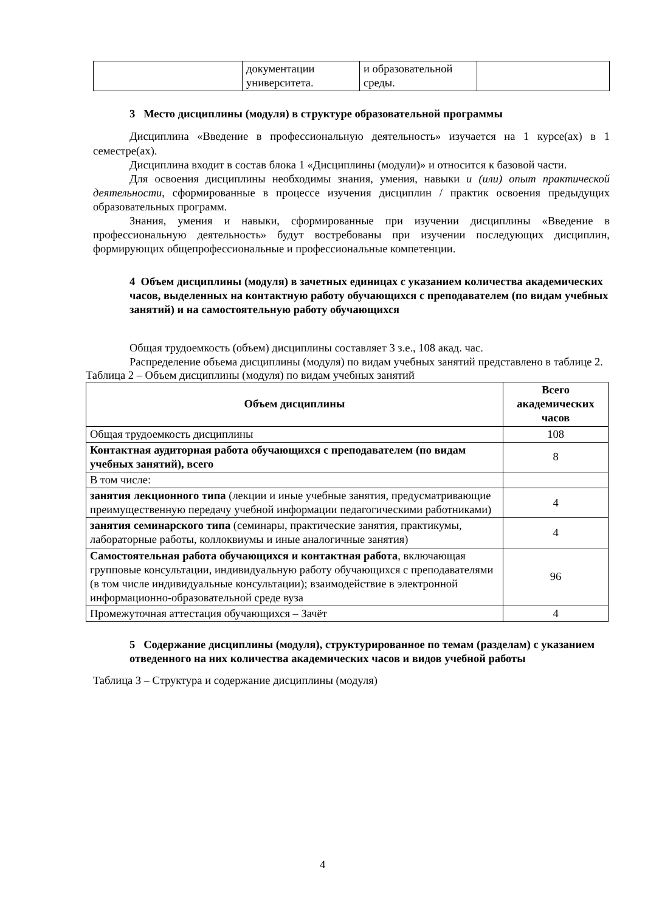| | документации университета. | и образовательной среды. | |
3 Место дисциплины (модуля) в структуре образовательной программы
Дисциплина «Введение в профессиональную деятельность» изучается на 1 курсе(ах) в 1 семестре(ах).
Дисциплина входит в состав блока 1 «Дисциплины (модули)» и относится к базовой части.
Для освоения дисциплины необходимы знания, умения, навыки и (или) опыт практической деятельности, сформированные в процессе изучения дисциплин / практик освоения предыдущих образовательных программ.
Знания, умения и навыки, сформированные при изучении дисциплины «Введение в профессиональную деятельность» будут востребованы при изучении последующих дисциплин, формирующих общепрофессиональные и профессиональные компетенции.
4 Объем дисциплины (модуля) в зачетных единицах с указанием количества академических часов, выделенных на контактную работу обучающихся с преподавателем (по видам учебных занятий) и на самостоятельную работу обучающихся
Общая трудоемкость (объем) дисциплины составляет 3 з.е., 108 акад. час.
Распределение объема дисциплины (модуля) по видам учебных занятий представлено в таблице 2.
Таблица 2 – Объем дисциплины (модуля) по видам учебных занятий
| Объем дисциплины | Всего академических часов |
| --- | --- |
| Общая трудоемкость дисциплины | 108 |
| Контактная аудиторная работа обучающихся с преподавателем (по видам учебных занятий), всего | 8 |
| В том числе: | |
| занятия лекционного типа (лекции и иные учебные занятия, предусматривающие преимущественную передачу учебной информации педагогическими работниками) | 4 |
| занятия семинарского типа (семинары, практические занятия, практикумы, лабораторные работы, коллоквиумы и иные аналогичные занятия) | 4 |
| Самостоятельная работа обучающихся и контактная работа , включающая групповые консультации, индивидуальную работу обучающихся с преподавателями (в том числе индивидуальные консультации); взаимодействие в электронной информационно-образовательной среде вуза | 96 |
| Промежуточная аттестация обучающихся – Зачёт | 4 |
5 Содержание дисциплины (модуля), структурированное по темам (разделам) с указанием отведенного на них количества академических часов и видов учебной работы
Таблица 3 – Структура и содержание дисциплины (модуля)
4